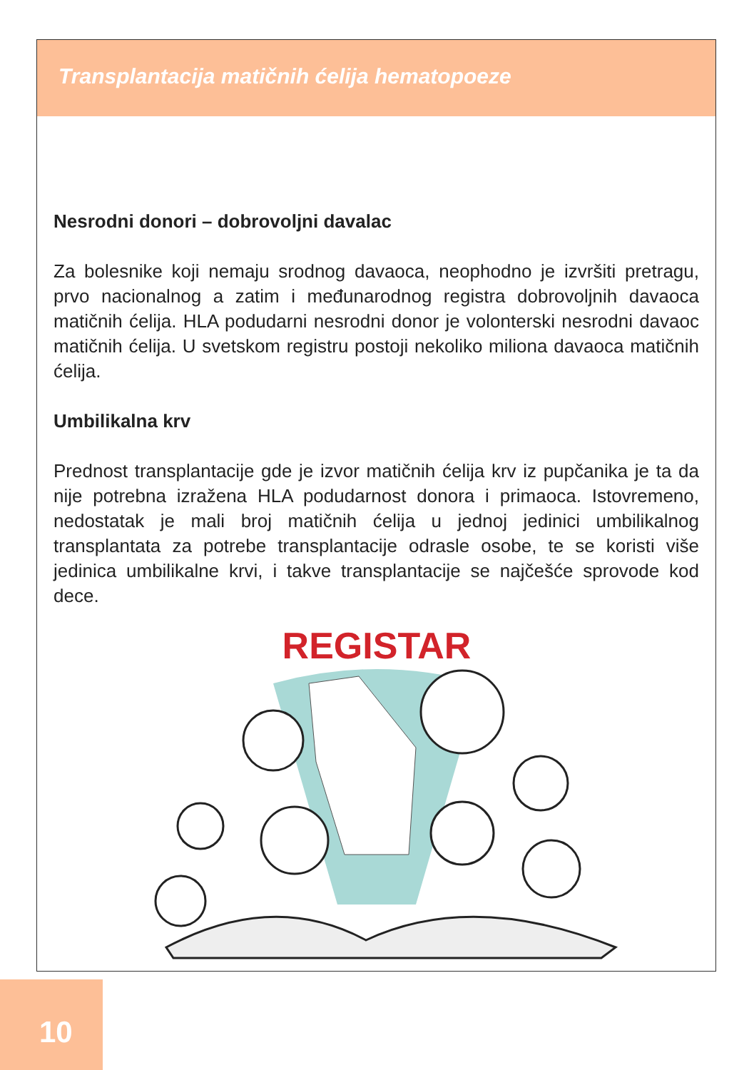Transplantacija matičnih ćelija hematopoeze
Nesrodni donori – dobrovoljni davalac
Za bolesnike koji nemaju srodnog davaoca, neophodno je izvršiti pretragu, prvo nacionalnog a zatim i međunarodnog registra dobrovoljnih davaoca matičnih ćelija. HLA podudarni nesrodni donor je volonterski nesrodni davaoc matičnih ćelija. U svetskom registru postoji nekoliko miliona davaoca matičnih ćelija.
Umbilikalna krv
Prednost transplantacije gde je izvor matičnih ćelija krv iz pupčanika je ta da nije potrebna izražena HLA podudarnost donora i primaoca. Istovremeno, nedostatak je mali broj matičnih ćelija u jednoj jedinici umbilikalnog transplantata za potrebe transplantacije odrasle osobe, te se koristi više jedinica umbilikalne krvi, i takve transplantacije se najčešće sprovode kod dece.
REGISTAR
10